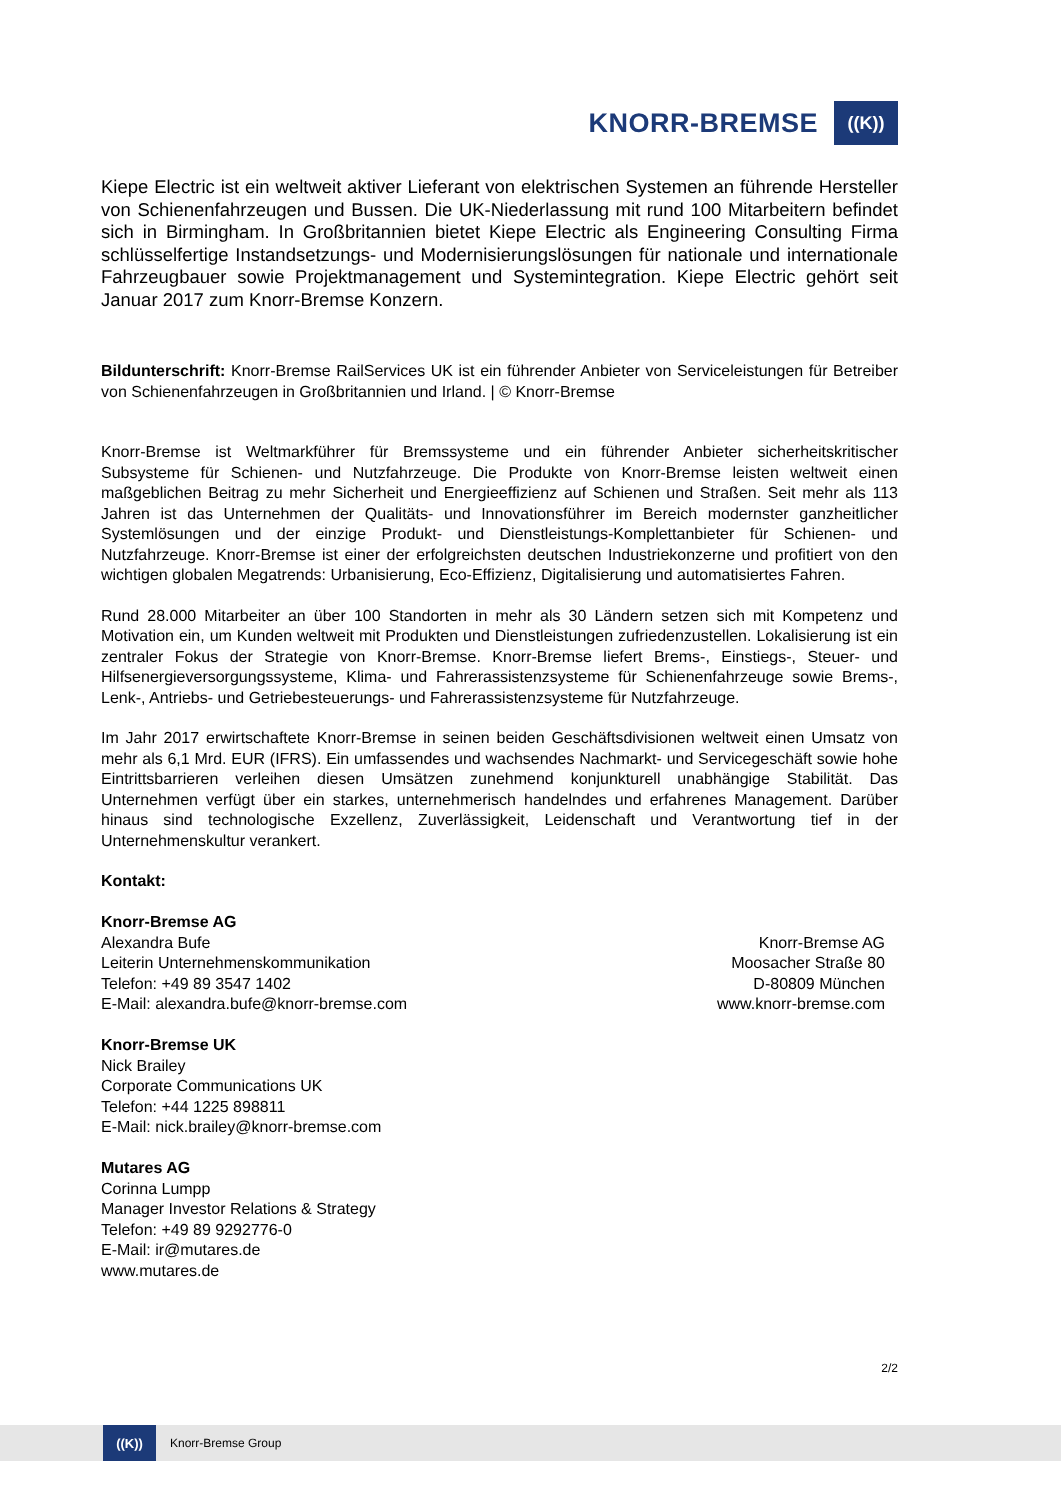KNORR-BREMSE ((K))
Kiepe Electric ist ein weltweit aktiver Lieferant von elektrischen Systemen an führende Hersteller von Schienenfahrzeugen und Bussen. Die UK-Niederlassung mit rund 100 Mitarbeitern befindet sich in Birmingham. In Großbritannien bietet Kiepe Electric als Engineering Consulting Firma schlüsselfertige Instandsetzungs- und Modernisierungslösungen für nationale und internationale Fahrzeugbauer sowie Projektmanagement und Systemintegration. Kiepe Electric gehört seit Januar 2017 zum Knorr-Bremse Konzern.
Bildunterschrift: Knorr-Bremse RailServices UK ist ein führender Anbieter von Serviceleistungen für Betreiber von Schienenfahrzeugen in Großbritannien und Irland. | © Knorr-Bremse
Knorr-Bremse ist Weltmarkführer für Bremssysteme und ein führender Anbieter sicherheitskritischer Subsysteme für Schienen- und Nutzfahrzeuge. Die Produkte von Knorr-Bremse leisten weltweit einen maßgeblichen Beitrag zu mehr Sicherheit und Energieeffizienz auf Schienen und Straßen. Seit mehr als 113 Jahren ist das Unternehmen der Qualitäts- und Innovationsführer im Bereich modernster ganzheitlicher Systemlösungen und der einzige Produkt- und Dienstleistungs-Komplettanbieter für Schienen- und Nutzfahrzeuge. Knorr-Bremse ist einer der erfolgreichsten deutschen Industriekonzerne und profitiert von den wichtigen globalen Megatrends: Urbanisierung, Eco-Effizienz, Digitalisierung und automatisiertes Fahren.
Rund 28.000 Mitarbeiter an über 100 Standorten in mehr als 30 Ländern setzen sich mit Kompetenz und Motivation ein, um Kunden weltweit mit Produkten und Dienstleistungen zufriedenzustellen. Lokalisierung ist ein zentraler Fokus der Strategie von Knorr-Bremse. Knorr-Bremse liefert Brems-, Einstiegs-, Steuer- und Hilfsenergieversorgungssysteme, Klima- und Fahrerassistenzsysteme für Schienenfahrzeuge sowie Brems-, Lenk-, Antriebs- und Getriebesteuerungs- und Fahrerassistenzsysteme für Nutzfahrzeuge.
Im Jahr 2017 erwirtschaftete Knorr-Bremse in seinen beiden Geschäftsdivisionen weltweit einen Umsatz von mehr als 6,1 Mrd. EUR (IFRS). Ein umfassendes und wachsendes Nachmarkt- und Servicegeschäft sowie hohe Eintrittsbarrieren verleihen diesen Umsätzen zunehmend konjunkturell unabhängige Stabilität. Das Unternehmen verfügt über ein starkes, unternehmerisch handelndes und erfahrenes Management. Darüber hinaus sind technologische Exzellenz, Zuverlässigkeit, Leidenschaft und Verantwortung tief in der Unternehmenskultur verankert.
Kontakt:
Knorr-Bremse AG
Alexandra Bufe
Leiterin Unternehmenskommunikation
Telefon: +49 89 3547 1402
E-Mail: alexandra.bufe@knorr-bremse.com
Knorr-Bremse AG
Moosacher Straße 80
D-80809 München
www.knorr-bremse.com
Knorr-Bremse UK
Nick Brailey
Corporate Communications UK
Telefon: +44 1225 898811
E-Mail: nick.brailey@knorr-bremse.com
Mutares AG
Corinna Lumpp
Manager Investor Relations & Strategy
Telefon: +49 89 9292776-0
E-Mail: ir@mutares.de
www.mutares.de
2/2
((K)) Knorr-Bremse Group